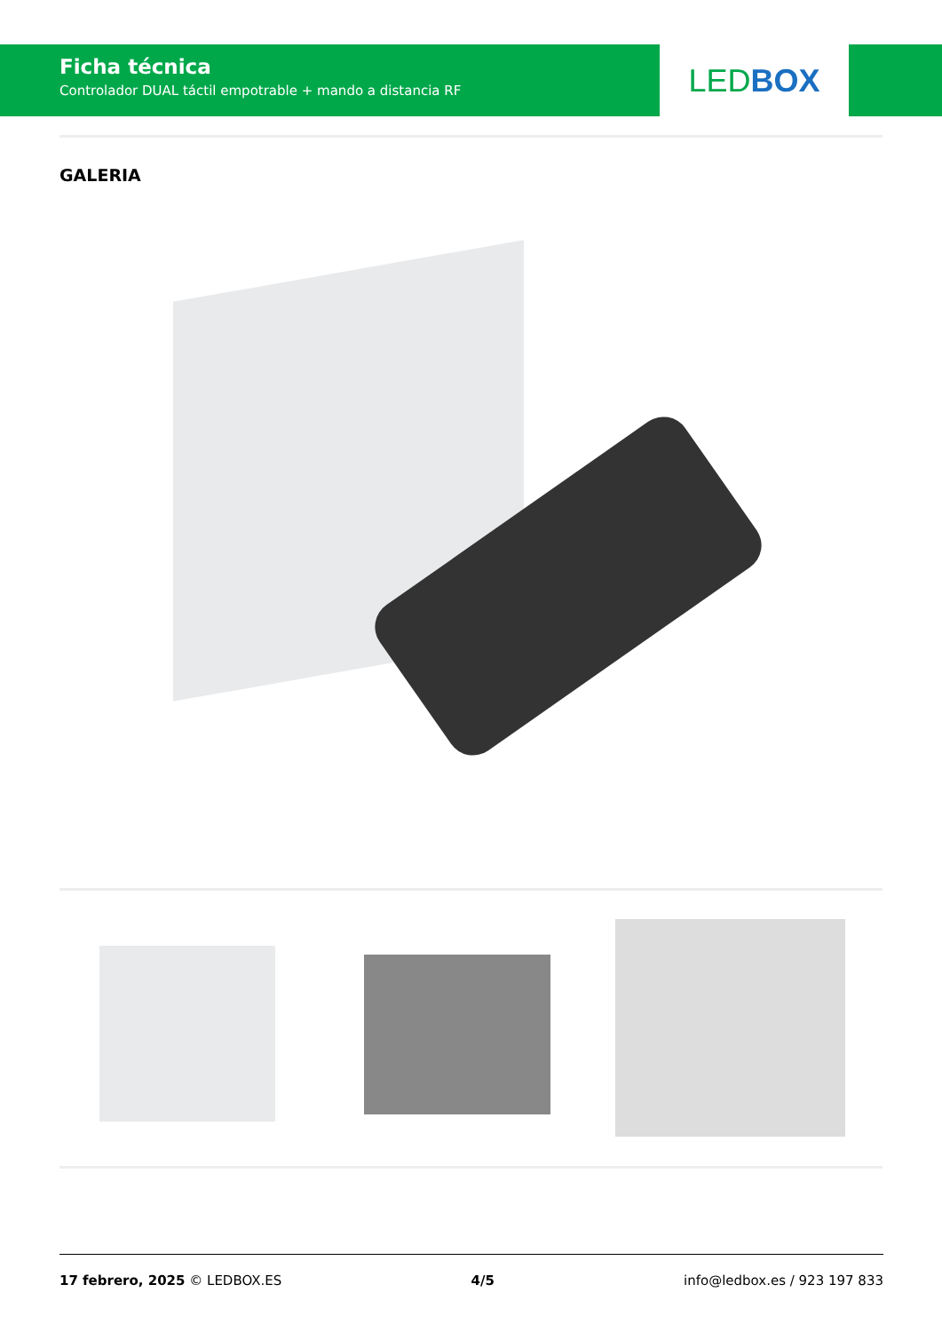Ficha técnica
Controlador DUAL táctil empotrable + mando a distancia RF
LED BOX
GALERIA
17 febrero, 2025 © LEDBOX.ES 4/5 info@ledbox.es / 923 197 833